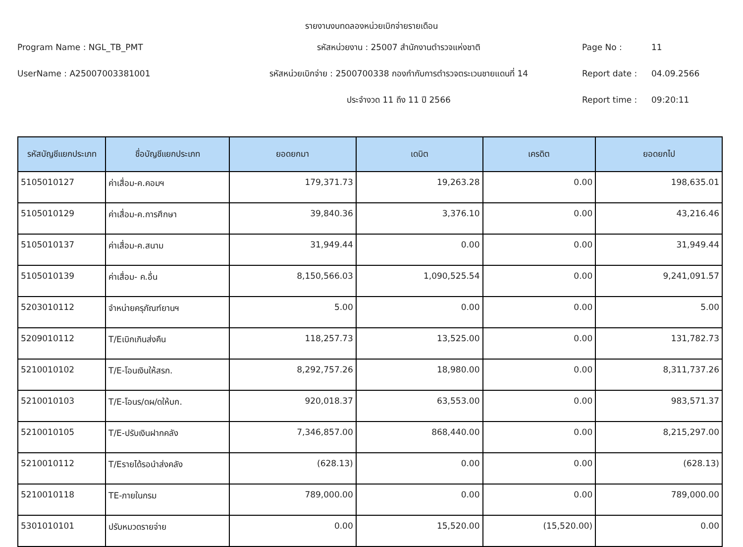รายงานงบทดลองหน่วยเบิกจ่ายรายเดือน
Program Name : NGL_TB_PMT
รหัสหน่วยงาน : 25007 สำนักงานตำรวจแห่งชาติ
Page No :
11
UserName : A25007003381001
รหัสหน่วยเบิกจ่าย : 2500700338 กองกำกับการตำรวจตระเวนชายแดนที่ 14
Report date :
04.09.2566
ประจำงวด 11 ถึง 11 ปี 2566
Report time :
09:20:11
| รหัสบัญชีแยกประเภท | ชื่อบัญชีแยกประเภท | ยอดยกมา | เดบิต | เครดิต | ยอดยกไป |
| --- | --- | --- | --- | --- | --- |
| 5105010127 | ค่าเสื่อม-ค.คอมฯ | 179,371.73 | 19,263.28 | 0.00 | 198,635.01 |
| 5105010129 | ค่าเสื่อม-ค.การศึกษา | 39,840.36 | 3,376.10 | 0.00 | 43,216.46 |
| 5105010137 | ค่าเสื่อม-ค.สนาม | 31,949.44 | 0.00 | 0.00 | 31,949.44 |
| 5105010139 | ค่าเสื่อม- ค.อื่น | 8,150,566.03 | 1,090,525.54 | 0.00 | 9,241,091.57 |
| 5203010112 | จำหน่ายครุภัณฑ์ยานฯ | 5.00 | 0.00 | 0.00 | 5.00 |
| 5209010112 | T/Eเบิกเกินส่งคืน | 118,257.73 | 13,525.00 | 0.00 | 131,782.73 |
| 5210010102 | T/E-โอนเงินให้สรก. | 8,292,757.26 | 18,980.00 | 0.00 | 8,311,737.26 |
| 5210010103 | T/E-โอนร/ดผ/ดให้บก. | 920,018.37 | 63,553.00 | 0.00 | 983,571.37 |
| 5210010105 | T/E-ปรับเงินฝากคลัง | 7,346,857.00 | 868,440.00 | 0.00 | 8,215,297.00 |
| 5210010112 | T/Eรายได้รอนำส่งคลัง | (628.13) | 0.00 | 0.00 | (628.13) |
| 5210010118 | TE-ภายในกรม | 789,000.00 | 0.00 | 0.00 | 789,000.00 |
| 5301010101 | ปรับหมวดรายจ่าย | 0.00 | 15,520.00 | (15,520.00) | 0.00 |